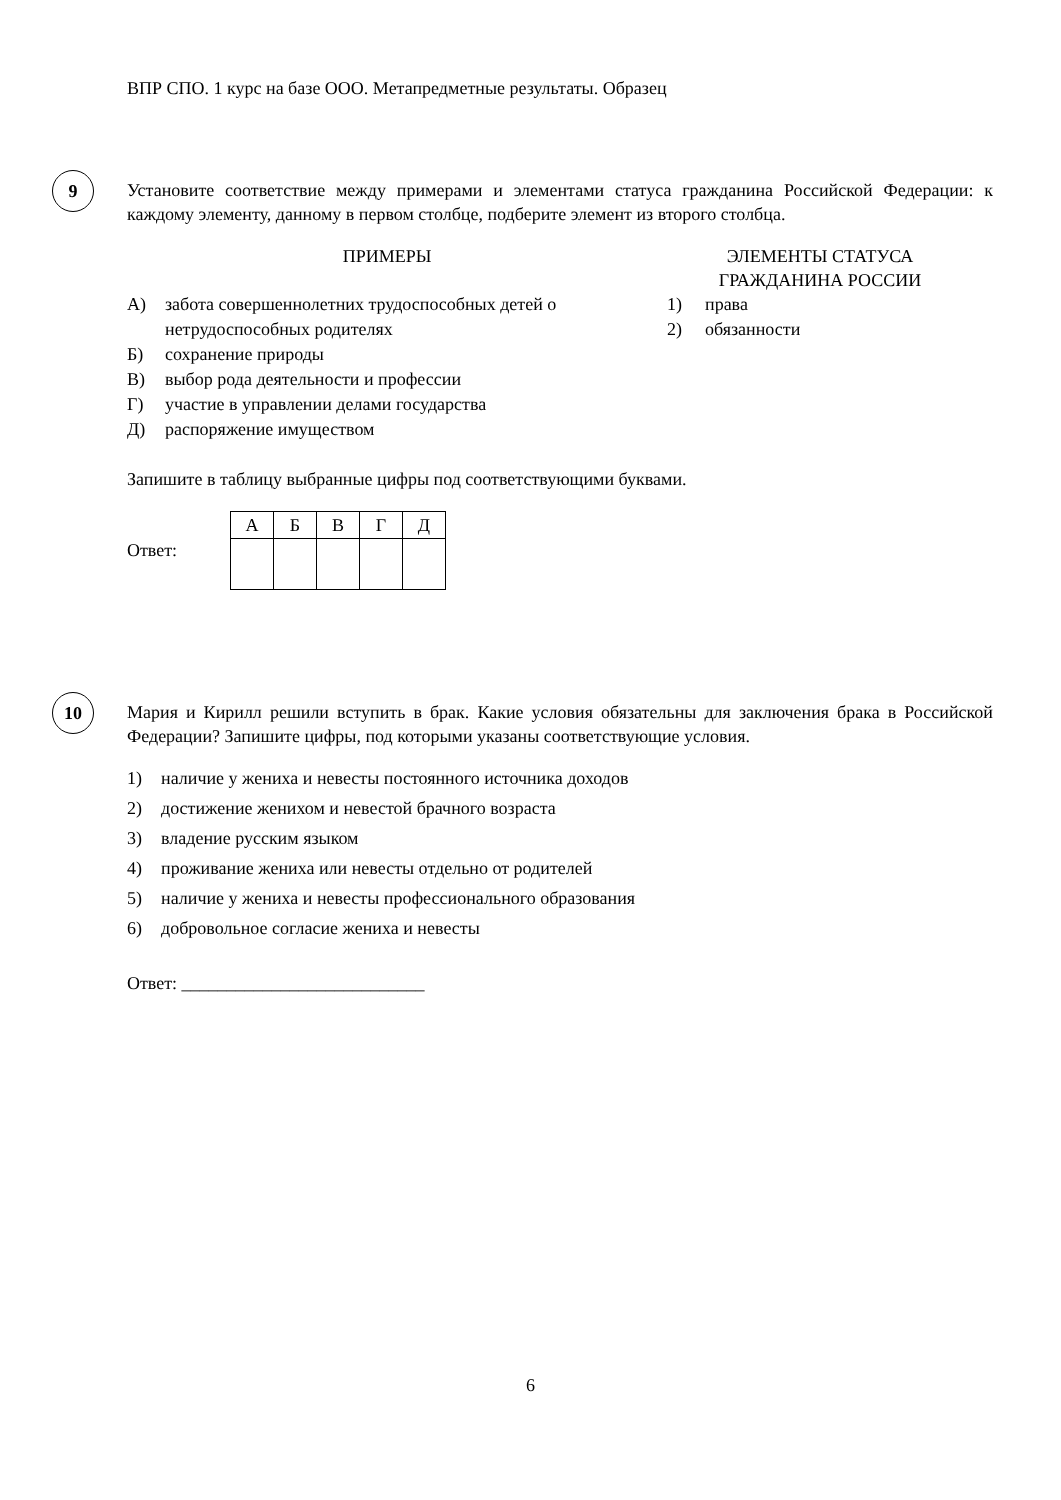ВПР СПО. 1 курс на базе ООО. Метапредметные результаты. Образец
9
Установите соответствие между примерами и элементами статуса гражданина Российской Федерации: к каждому элементу, данному в первом столбце, подберите элемент из второго столбца.
ПРИМЕРЫ
А) забота совершеннолетних трудоспособных детей о нетрудоспособных родителях
Б) сохранение природы
В) выбор рода деятельности и профессии
Г) участие в управлении делами государства
Д) распоряжение имуществом
ЭЛЕМЕНТЫ СТАТУСА
ГРАЖДАНИНА РОССИИ
1) права
2) обязанности
Запишите в таблицу выбранные цифры под соответствующими буквами.
Ответ:
| А | Б | В | Г | Д |
10
Мария и Кирилл решили вступить в брак. Какие условия обязательны для заключения брака в Российской Федерации? Запишите цифры, под которыми указаны соответствующие условия.
1) наличие у жениха и невесты постоянного источника доходов
2) достижение женихом и невестой брачного возраста
3) владение русским языком
4) проживание жениха или невесты отдельно от родителей
5) наличие у жениха и невесты профессионального образования
6) добровольное согласие жениха и невесты
Ответ: ___________________________
6